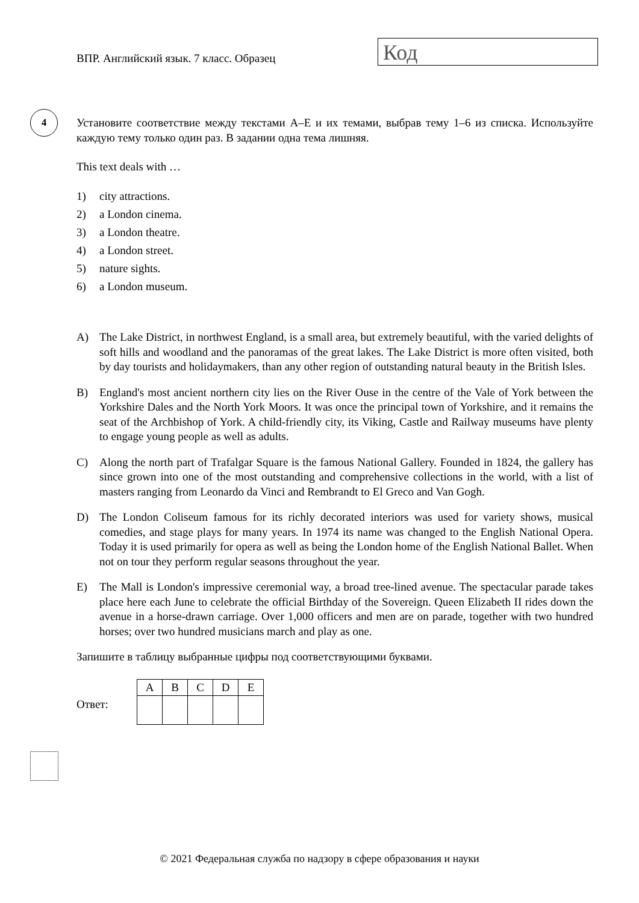ВПР. Английский язык. 7 класс. Образец
Код
4
Установите соответствие между текстами A–E и их темами, выбрав тему 1–6 из списка. Используйте каждую тему только один раз. В задании одна тема лишняя.
This text deals with …
1) city attractions.
2) a London cinema.
3) a London theatre.
4) a London street.
5) nature sights.
6) a London museum.
A) The Lake District, in northwest England, is a small area, but extremely beautiful, with the varied delights of soft hills and woodland and the panoramas of the great lakes. The Lake District is more often visited, both by day tourists and holidaymakers, than any other region of outstanding natural beauty in the British Isles.
B) England's most ancient northern city lies on the River Ouse in the centre of the Vale of York between the Yorkshire Dales and the North York Moors. It was once the principal town of Yorkshire, and it remains the seat of the Archbishop of York. A child-friendly city, its Viking, Castle and Railway museums have plenty to engage young people as well as adults.
C) Along the north part of Trafalgar Square is the famous National Gallery. Founded in 1824, the gallery has since grown into one of the most outstanding and comprehensive collections in the world, with a list of masters ranging from Leonardo da Vinci and Rembrandt to El Greco and Van Gogh.
D) The London Coliseum famous for its richly decorated interiors was used for variety shows, musical comedies, and stage plays for many years. In 1974 its name was changed to the English National Opera. Today it is used primarily for opera as well as being the London home of the English National Ballet. When not on tour they perform regular seasons throughout the year.
E) The Mall is London's impressive ceremonial way, a broad tree-lined avenue. The spectacular parade takes place here each June to celebrate the official Birthday of the Sovereign. Queen Elizabeth II rides down the avenue in a horse-drawn carriage. Over 1,000 officers and men are on parade, together with two hundred horses; over two hundred musicians march and play as one.
Запишите в таблицу выбранные цифры под соответствующими буквами.
Ответ:
| A | B | C | D | E |
© 2021 Федеральная служба по надзору в сфере образования и науки